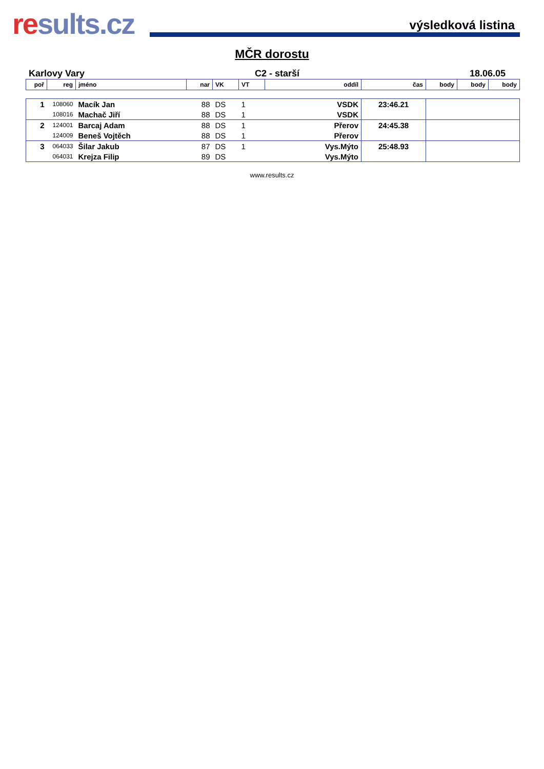results.cz
výsledková listina
MČR dorostu
Karlovy Vary C2 - starší 18.06.05
| poř | reg | jméno | nar | VK | VT | oddíl | čas | body | body | body |
| --- | --- | --- | --- | --- | --- | --- | --- | --- | --- | --- |
| 1 | 108060 | Macík Jan | 88 | DS | 1 | VSDK | 23:46.21 | | | |
| | 108016 | Machač Jiří | 88 | DS | 1 | VSDK | | | | |
| 2 | 124001 | Barcaj Adam | 88 | DS | 1 | Přerov | 24:45.38 | | | |
| | 124009 | Beneš Vojtěch | 88 | DS | 1 | Přerov | | | | |
| 3 | 064033 | Šilar Jakub | 87 | DS | 1 | Vys.Mýto | 25:48.93 | | | |
| | 064031 | Krejza Filip | 89 | DS | | Vys.Mýto | | | | |
www.results.cz